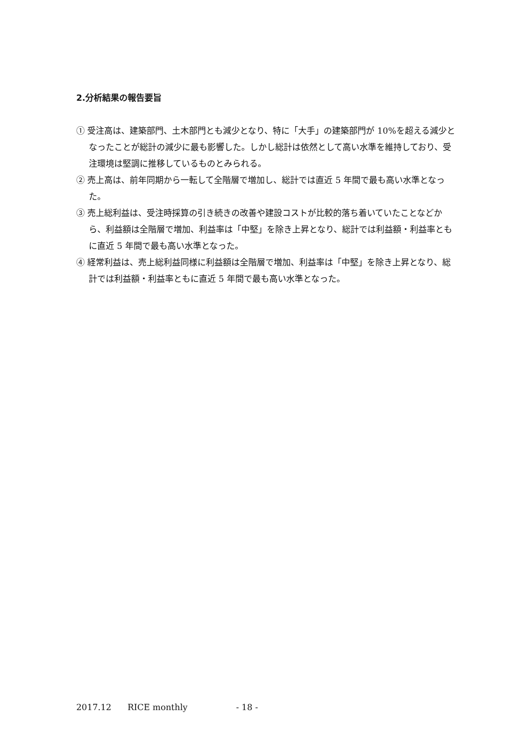2.分析結果の報告要旨
① 受注高は、建築部門、土木部門とも減少となり、特に「大手」の建築部門が 10%を超える減少となったことが総計の減少に最も影響した。しかし総計は依然として高い水準を維持しており、受注環境は堅調に推移しているものとみられる。
② 売上高は、前年同期から一転して全階層で増加し、総計では直近 5 年間で最も高い水準となった。
③ 売上総利益は、受注時採算の引き続きの改善や建設コストが比較的落ち着いていたことなどから、利益額は全階層で増加、利益率は「中堅」を除き上昇となり、総計では利益額・利益率ともに直近 5 年間で最も高い水準となった。
④ 経常利益は、売上総利益同様に利益額は全階層で増加、利益率は「中堅」を除き上昇となり、総計では利益額・利益率ともに直近 5 年間で最も高い水準となった。
2017.12 RICE monthly - 18 -